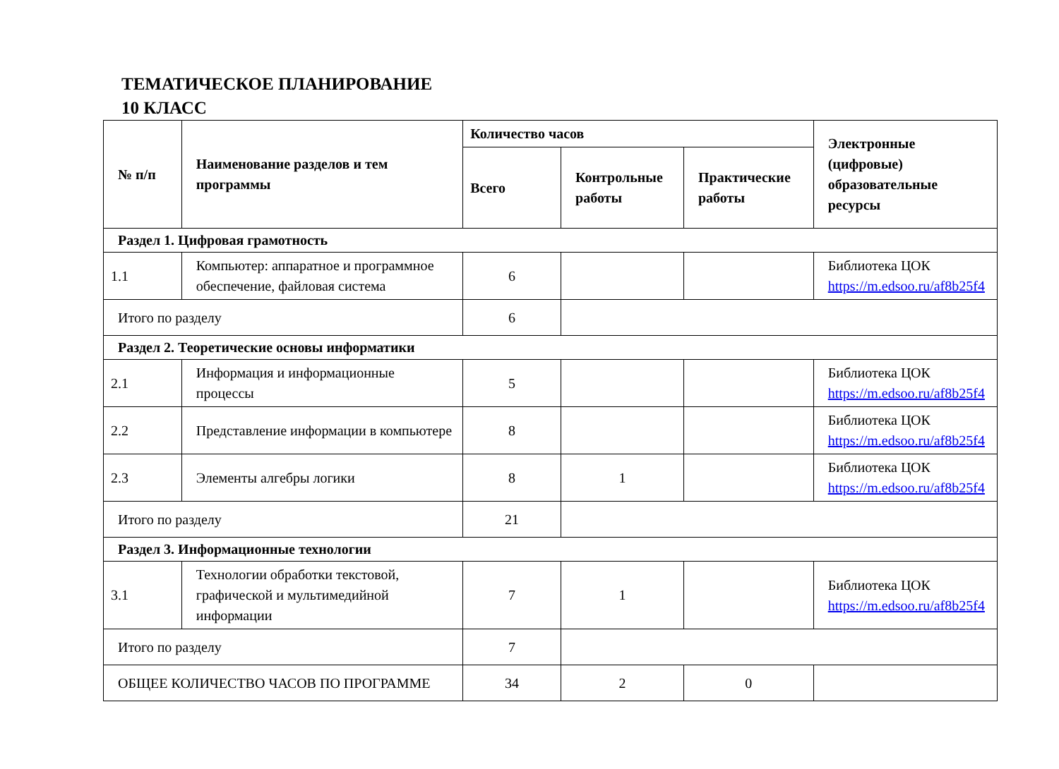ТЕМАТИЧЕСКОЕ ПЛАНИРОВАНИЕ
10 КЛАСС
| № п/п | Наименование разделов и тем программы | Количество часов | | | Электронные (цифровые) образовательные ресурсы |
| --- | --- | --- | --- | --- | --- |
| | | Всего | Контрольные работы | Практические работы | |
| Раздел 1. Цифровая грамотность | | | | | |
| 1.1 | Компьютер: аппаратное и программное обеспечение, файловая система | 6 | | | Библиотека ЦОК https://m.edsoo.ru/af8b25f4 |
| Итого по разделу | | 6 | | | |
| Раздел 2. Теоретические основы информатики | | | | | |
| 2.1 | Информация и информационные процессы | 5 | | | Библиотека ЦОК https://m.edsoo.ru/af8b25f4 |
| 2.2 | Представление информации в компьютере | 8 | | | Библиотека ЦОК https://m.edsoo.ru/af8b25f4 |
| 2.3 | Элементы алгебры логики | 8 | 1 | | Библиотека ЦОК https://m.edsoo.ru/af8b25f4 |
| Итого по разделу | | 21 | | | |
| Раздел 3. Информационные технологии | | | | | |
| 3.1 | Технологии обработки текстовой, графической и мультимедийной информации | 7 | 1 | | Библиотека ЦОК https://m.edsoo.ru/af8b25f4 |
| Итого по разделу | | 7 | | | |
| ОБЩЕЕ КОЛИЧЕСТВО ЧАСОВ ПО ПРОГРАММЕ | | 34 | 2 | 0 | |